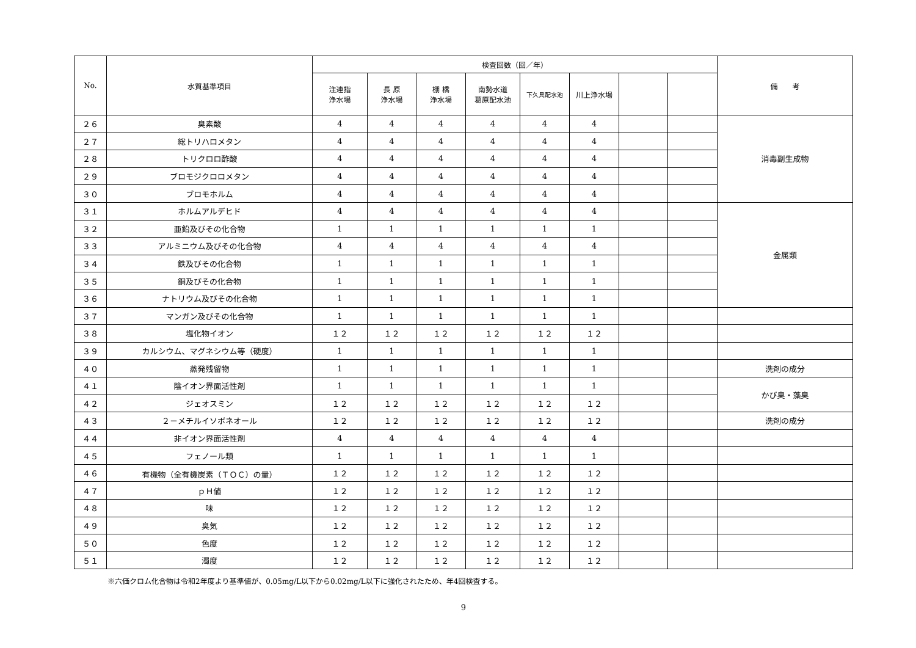| No. | 水質基準項目 | 検査回数（回／年） | | | | | | | | 備 考 |
| --- | --- | --- | --- | --- | --- | --- | --- | --- | --- | --- |
| | | 注連指 浄水場 | 長 原 浄水場 | 棚 橋 浄水場 | 南勢水道 葛原配水池 | 下久具配水池 | 川上浄水場 | | | |
| ２６ | 臭素酸 | 4 | 4 | 4 | 4 | 4 | 4 | | | 消毒副生成物 |
| ２７ | 総トリハロメタン | 4 | 4 | 4 | 4 | 4 | 4 | | | |
| ２８ | トリクロロ酢酸 | 4 | 4 | 4 | 4 | 4 | 4 | | | |
| ２９ | ブロモジクロロメタン | 4 | 4 | 4 | 4 | 4 | 4 | | | |
| ３０ | ブロモホルム | 4 | 4 | 4 | 4 | 4 | 4 | | | |
| ３１ | ホルムアルデヒド | 4 | 4 | 4 | 4 | 4 | 4 | | | 金属類 |
| ３２ | 亜鉛及びその化合物 | 1 | 1 | 1 | 1 | 1 | 1 | | | |
| ３３ | アルミニウム及びその化合物 | 4 | 4 | 4 | 4 | 4 | 4 | | | |
| ３４ | 鉄及びその化合物 | 1 | 1 | 1 | 1 | 1 | 1 | | | |
| ３５ | 銅及びその化合物 | 1 | 1 | 1 | 1 | 1 | 1 | | | |
| ３６ | ナトリウム及びその化合物 | 1 | 1 | 1 | 1 | 1 | 1 | | | |
| ３７ | マンガン及びその化合物 | 1 | 1 | 1 | 1 | 1 | 1 | | | |
| ３８ | 塩化物イオン | １２ | １２ | １２ | １２ | １２ | １２ | | | |
| ３９ | カルシウム、マグネシウム等（硬度） | 1 | 1 | 1 | 1 | 1 | 1 | | | |
| ４０ | 蒸発残留物 | 1 | 1 | 1 | 1 | 1 | 1 | | | 洗剤の成分 |
| ４１ | 陰イオン界面活性剤 | 1 | 1 | 1 | 1 | 1 | 1 | | | かび臭・藻臭 |
| ４２ | ジェオスミン | １２ | １２ | １２ | １２ | １２ | １２ | | | |
| ４３ | ２－メチルイソボネオール | １２ | １２ | １２ | １２ | １２ | １２ | | | 洗剤の成分 |
| ４４ | 非イオン界面活性剤 | 4 | 4 | 4 | 4 | 4 | 4 | | | |
| ４５ | フェノール類 | 1 | 1 | 1 | 1 | 1 | 1 | | | |
| ４６ | 有機物（全有機炭素（ＴＯＣ）の量） | １２ | １２ | １２ | １２ | １２ | １２ | | | |
| ４７ | ｐＨ値 | １２ | １２ | １２ | １２ | １２ | １２ | | | |
| ４８ | 味 | １２ | １２ | １２ | １２ | １２ | １２ | | | |
| ４９ | 臭気 | １２ | １２ | １２ | １２ | １２ | １２ | | | |
| ５０ | 色度 | １２ | １２ | １２ | １２ | １２ | １２ | | | |
| ５１ | 濁度 | １２ | １２ | １２ | １２ | １２ | １２ | | | |
※六価クロム化合物は令和2年度より基準値が、0.05mg/L以下から0.02mg/L以下に強化されたため、年4回検査する。
9